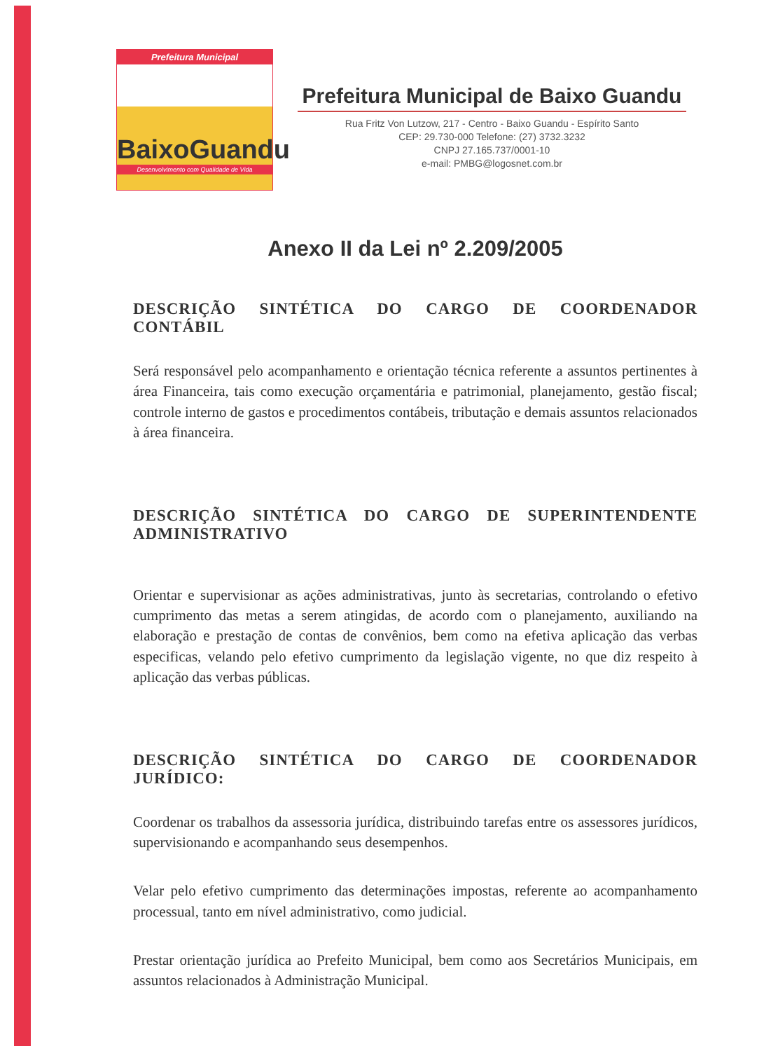Prefeitura Municipal
BaixoGuandu
Desenvolvimento com Qualidade de Vida
Prefeitura Municipal de Baixo Guandu
Rua Fritz Von Lutzow, 217 - Centro - Baixo Guandu - Espírito Santo
CEP: 29.730-000 Telefone: (27) 3732.3232
CNPJ 27.165.737/0001-10
e-mail: PMBG@logosnet.com.br
Anexo II da Lei nº 2.209/2005
DESCRIÇÃO SINTÉTICA DO CARGO DE COORDENADOR CONTÁBIL
Será responsável pelo acompanhamento e orientação técnica referente a assuntos pertinentes à área Financeira, tais como execução orçamentária e patrimonial, planejamento, gestão fiscal; controle interno de gastos e procedimentos contábeis, tributação e demais assuntos relacionados à área financeira.
DESCRIÇÃO SINTÉTICA DO CARGO DE SUPERINTENDENTE ADMINISTRATIVO
Orientar e supervisionar as ações administrativas, junto às secretarias, controlando o efetivo cumprimento das metas a serem atingidas, de acordo com o planejamento, auxiliando na elaboração e prestação de contas de convênios, bem como na efetiva aplicação das verbas especificas, velando pelo efetivo cumprimento da legislação vigente, no que diz respeito à aplicação das verbas públicas.
DESCRIÇÃO SINTÉTICA DO CARGO DE COORDENADOR JURÍDICO:
Coordenar os trabalhos da assessoria jurídica, distribuindo tarefas entre os assessores jurídicos, supervisionando e acompanhando seus desempenhos.
Velar pelo efetivo cumprimento das determinações impostas, referente ao acompanhamento processual, tanto em nível administrativo, como judicial.
Prestar orientação jurídica ao Prefeito Municipal, bem como aos Secretários Municipais, em assuntos relacionados à Administração Municipal.